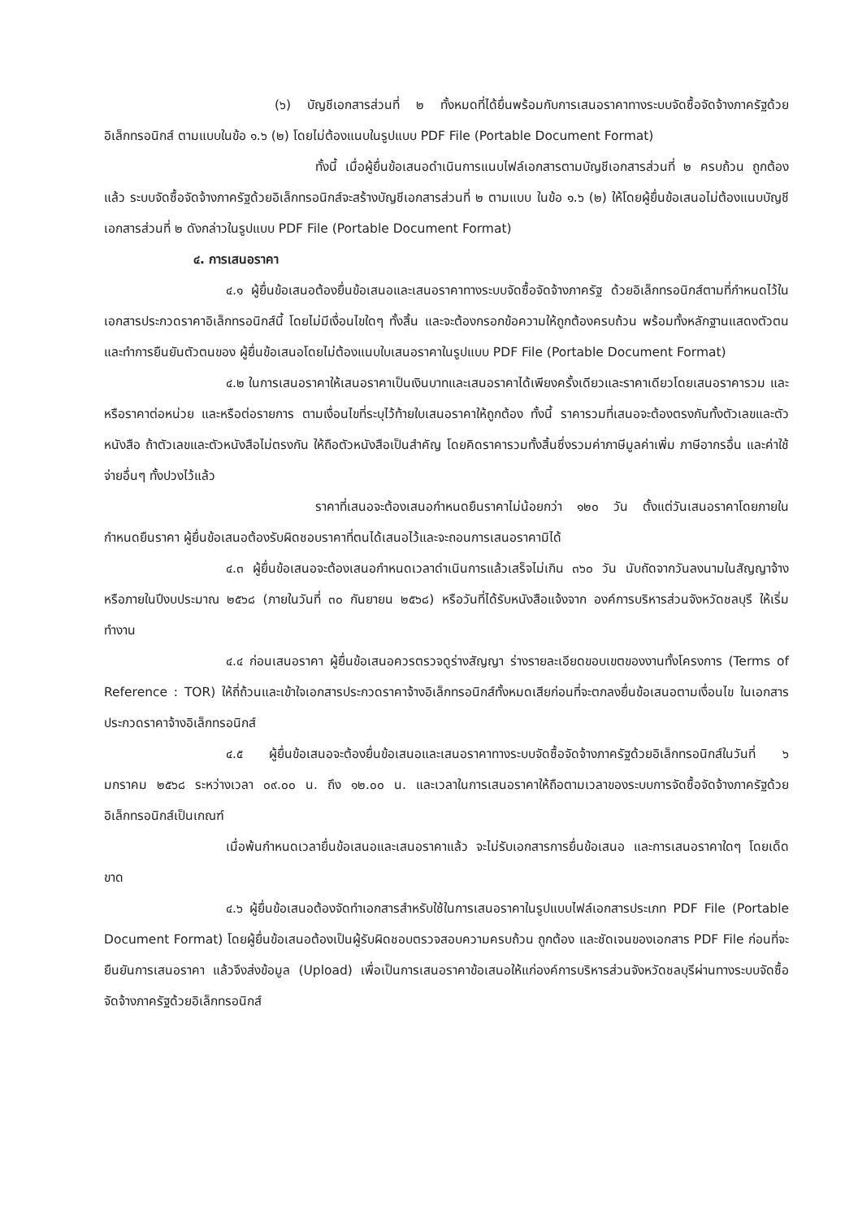(๖) บัญชีเอกสารส่วนที่ ๒ ทั้งหมดที่ได้ยื่นพร้อมกับการเสนอราคาทางระบบจัดซื้อจัดจ้างภาครัฐด้วยอิเล็กทรอนิกส์ ตามแบบในข้อ ๑.๖ (๒) โดยไม่ต้องแนบในรูปแบบ PDF File (Portable Document Format)
ทั้งนี้ เมื่อผู้ยื่นข้อเสนอดำเนินการแนบไฟล์เอกสารตามบัญชีเอกสารส่วนที่ ๒ ครบถ้วน ถูกต้องแล้ว ระบบจัดซื้อจัดจ้างภาครัฐด้วยอิเล็กทรอนิกส์จะสร้างบัญชีเอกสารส่วนที่ ๒ ตามแบบ ในข้อ ๑.๖ (๒) ให้โดยผู้ยื่นข้อเสนอไม่ต้องแนบบัญชีเอกสารส่วนที่ ๒ ดังกล่าวในรูปแบบ PDF File (Portable Document Format)
๔. การเสนอราคา
๔.๑ ผู้ยื่นข้อเสนอต้องยื่นข้อเสนอและเสนอราคาทางระบบจัดซื้อจัดจ้างภาครัฐ ด้วยอิเล็กทรอนิกส์ตามที่กำหนดไว้ในเอกสารประกวดราคาอิเล็กทรอนิกส์นี้ โดยไม่มีเงื่อนไขใดๆ ทั้งสิ้น และจะต้องกรอกข้อความให้ถูกต้องครบถ้วน พร้อมทั้งหลักฐานแสดงตัวตนและทำการยืนยันตัวตนของ ผู้ยื่นข้อเสนอโดยไม่ต้องแนบใบเสนอราคาในรูปแบบ PDF File (Portable Document Format)
๔.๒ ในการเสนอราคาให้เสนอราคาเป็นเงินบาทและเสนอราคาได้เพียงครั้งเดียวและราคาเดียวโดยเสนอราคารวม และหรือราคาต่อหน่วย และหรือต่อรายการ ตามเงื่อนไขที่ระบุไว้ท้ายใบเสนอราคาให้ถูกต้อง ทั้งนี้ ราคารวมที่เสนอจะต้องตรงกันทั้งตัวเลขและตัวหนังสือ ถ้าตัวเลขและตัวหนังสือไม่ตรงกัน ให้ถือตัวหนังสือเป็นสำคัญ โดยคิดราคารวมทั้งสิ้นซึ่งรวมค่าภาษีมูลค่าเพิ่ม ภาษีอากรอื่น และค่าใช้จ่ายอื่นๆ ทั้งปวงไว้แล้ว
ราคาที่เสนอจะต้องเสนอกำหนดยืนราคาไม่น้อยกว่า ๑๒๐ วัน ตั้งแต่วันเสนอราคาโดยภายในกำหนดยืนราคา ผู้ยื่นข้อเสนอต้องรับผิดชอบราคาที่ตนได้เสนอไว้และจะถอนการเสนอราคามิได้
๔.๓ ผู้ยื่นข้อเสนอจะต้องเสนอกำหนดเวลาดำเนินการแล้วเสร็จไม่เกิน ๓๖๐ วัน นับถัดจากวันลงนามในสัญญาจ้าง หรือภายในปีงบประมาณ ๒๕๖๘ (ภายในวันที่ ๓๐ กันยายน ๒๕๖๘) หรือวันที่ได้รับหนังสือแจ้งจาก องค์การบริหารส่วนจังหวัดชลบุรี ให้เริ่มทำงาน
๔.๔ ก่อนเสนอราคา ผู้ยื่นข้อเสนอควรตรวจดูร่างสัญญา ร่างรายละเอียดขอบเขตของงานทั้งโครงการ (Terms of Reference : TOR) ให้ถี่ถ้วนและเข้าใจเอกสารประกวดราคาจ้างอิเล็กทรอนิกส์ทั้งหมดเสียก่อนที่จะตกลงยื่นข้อเสนอตามเงื่อนไข ในเอกสารประกวดราคาจ้างอิเล็กทรอนิกส์
๔.๕ ผู้ยื่นข้อเสนอจะต้องยื่นข้อเสนอและเสนอราคาทางระบบจัดซื้อจัดจ้างภาครัฐด้วยอิเล็กทรอนิกส์ในวันที่ ๖ มกราคม ๒๕๖๘ ระหว่างเวลา ๐๙.๐๐ น. ถึง ๑๒.๐๐ น. และเวลาในการเสนอราคาให้ถือตามเวลาของระบบการจัดซื้อจัดจ้างภาครัฐด้วยอิเล็กทรอนิกส์เป็นเกณฑ์
เมื่อพ้นกำหนดเวลายื่นข้อเสนอและเสนอราคาแล้ว จะไม่รับเอกสารการยื่นข้อเสนอ และการเสนอราคาใดๆ โดยเด็ดขาด
๔.๖ ผู้ยื่นข้อเสนอต้องจัดทำเอกสารสำหรับใช้ในการเสนอราคาในรูปแบบไฟล์เอกสารประเภท PDF File (Portable Document Format) โดยผู้ยื่นข้อเสนอต้องเป็นผู้รับผิดชอบตรวจสอบความครบถ้วน ถูกต้อง และชัดเจนของเอกสาร PDF File ก่อนที่จะยืนยันการเสนอราคา แล้วจึงส่งข้อมูล (Upload) เพื่อเป็นการเสนอราคาข้อเสนอให้แก่องค์การบริหารส่วนจังหวัดชลบุรีผ่านทางระบบจัดซื้อจัดจ้างภาครัฐด้วยอิเล็กทรอนิกส์